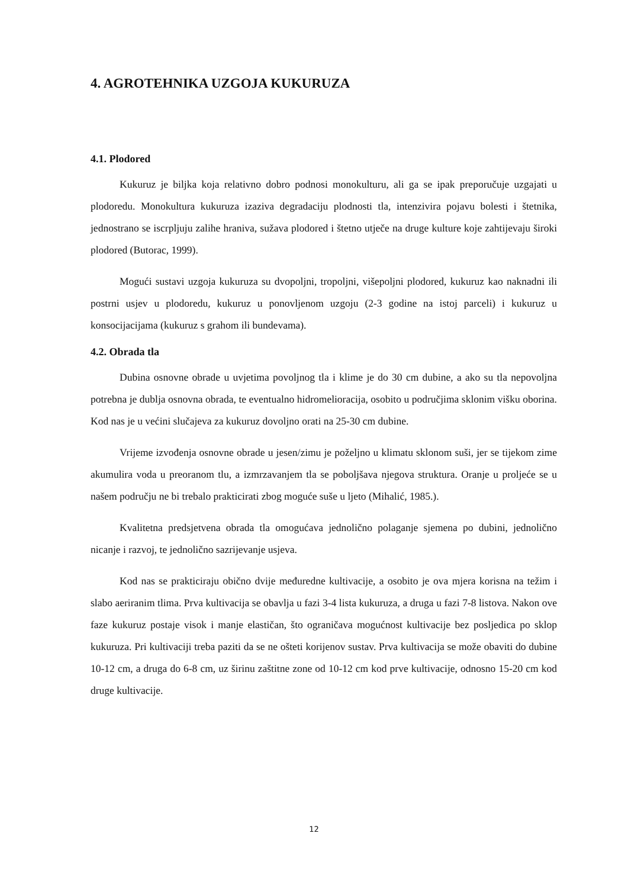4. AGROTEHNIKA UZGOJA KUKURUZA
4.1. Plodored
Kukuruz je biljka koja relativno dobro podnosi monokulturu, ali ga se ipak preporučuje uzgajati u plodoredu. Monokultura kukuruza izaziva degradaciju plodnosti tla, intenzivira pojavu bolesti i štetnika, jednostrano se iscrpljuju zalihe hraniva, sužava plodored i štetno utječe na druge kulture koje zahtijevaju široki plodored (Butorac, 1999).
Mogući sustavi uzgoja kukuruza su dvopoljni, tropoljni, višepoljni plodored, kukuruz kao naknadni ili postrni usjev u plodoredu, kukuruz u ponovljenom uzgoju (2-3 godine na istoj parceli) i kukuruz u konsocijacijama (kukuruz s grahom ili bundevama).
4.2. Obrada tla
Dubina osnovne obrade u uvjetima povoljnog tla i klime je do 30 cm dubine, a ako su tla nepovoljna potrebna je dublja osnovna obrada, te eventualno hidromelioracija, osobito u područjima sklonim višku oborina. Kod nas je u većini slučajeva za kukuruz dovoljno orati na 25-30 cm dubine.
Vrijeme izvođenja osnovne obrade u jesen/zimu je poželjno u klimatu sklonom suši, jer se tijekom zime akumulira voda u preoranom tlu, a izmrzavanjem tla se poboljšava njegova struktura. Oranje u proljeće se u našem području ne bi trebalo prakticirati zbog moguće suše u ljeto (Mihalić, 1985.).
Kvalitetna predsjetvena obrada tla omogućava jednolično polaganje sjemena po dubini, jednolično nicanje i razvoj, te jednolično sazrijevanje usjeva.
Kod nas se prakticiraju obično dvije međuredne kultivacije, a osobito je ova mjera korisna na težim i slabo aeriranim tlima. Prva kultivacija se obavlja u fazi 3-4 lista kukuruza, a druga u fazi 7-8 listova. Nakon ove faze kukuruz postaje visok i manje elastičan, što ograničava mogućnost kultivacije bez posljedica po sklop kukuruza. Pri kultivaciji treba paziti da se ne ošteti korijenov sustav. Prva kultivacija se može obaviti do dubine 10-12 cm, a druga do 6-8 cm, uz širinu zaštitne zone od 10-12 cm kod prve kultivacije, odnosno 15-20 cm kod druge kultivacije.
12